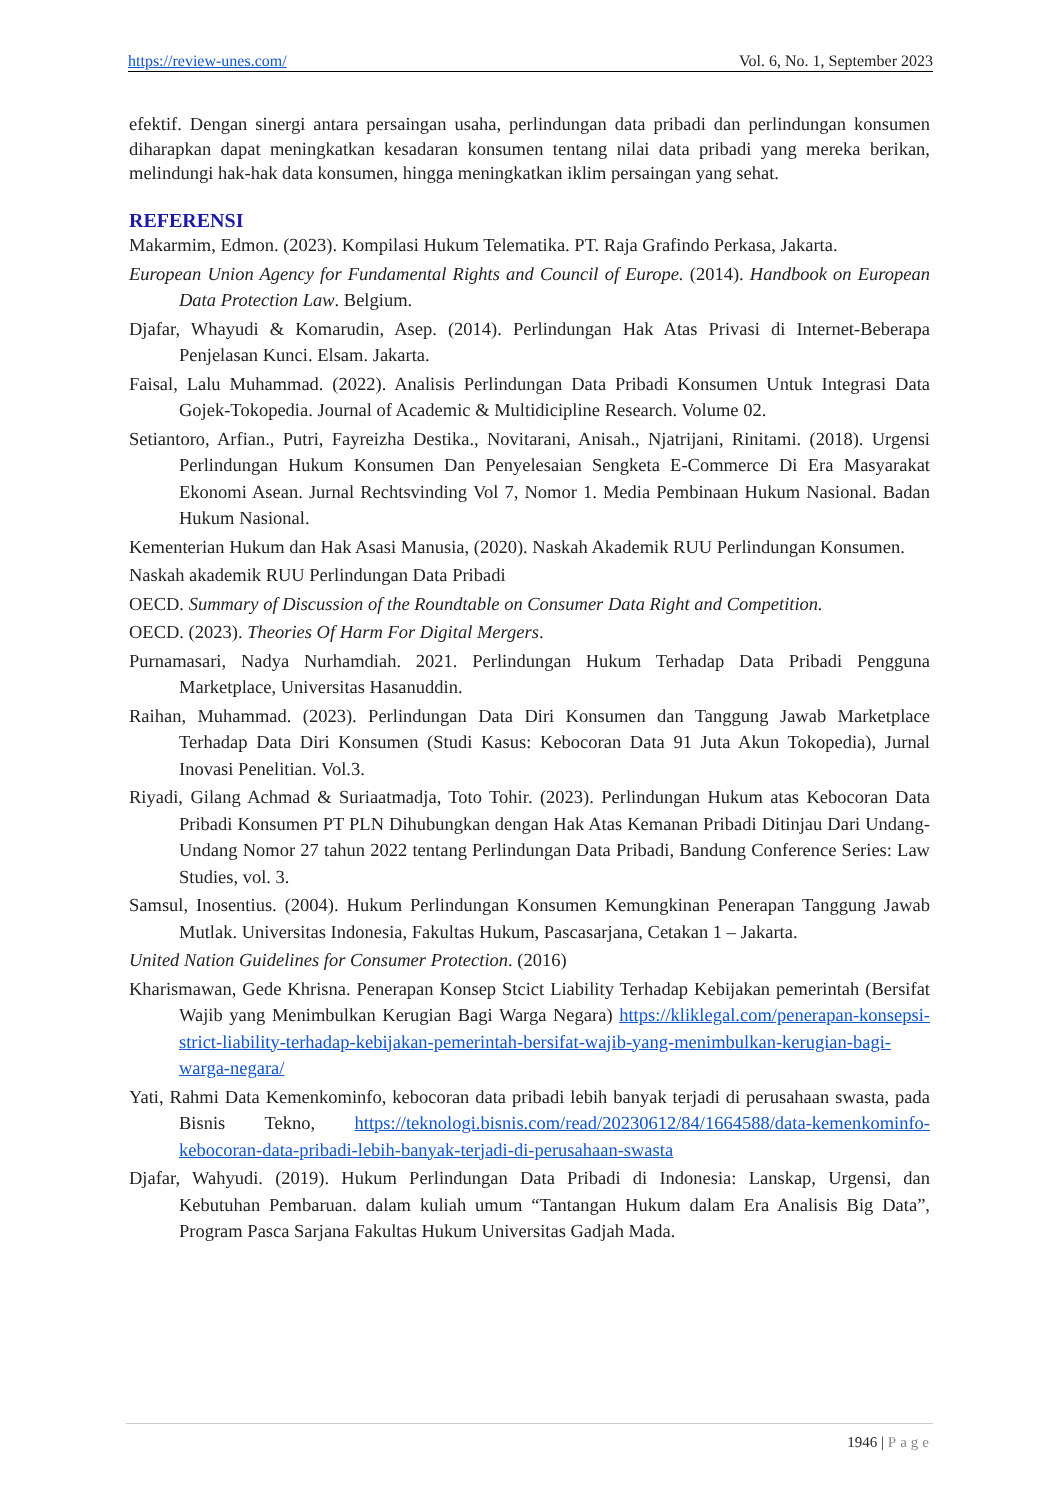https://review-unes.com/ Vol. 6, No. 1, September 2023
efektif. Dengan sinergi antara persaingan usaha, perlindungan data pribadi dan perlindungan konsumen diharapkan dapat meningkatkan kesadaran konsumen tentang nilai data pribadi yang mereka berikan, melindungi hak-hak data konsumen, hingga meningkatkan iklim persaingan yang sehat.
REFERENSI
Makarmim, Edmon. (2023). Kompilasi Hukum Telematika. PT. Raja Grafindo Perkasa, Jakarta.
European Union Agency for Fundamental Rights and Council of Europe. (2014). Handbook on European Data Protection Law. Belgium.
Djafar, Whayudi & Komarudin, Asep. (2014). Perlindungan Hak Atas Privasi di Internet-Beberapa Penjelasan Kunci. Elsam. Jakarta.
Faisal, Lalu Muhammad. (2022). Analisis Perlindungan Data Pribadi Konsumen Untuk Integrasi Data Gojek-Tokopedia. Journal of Academic & Multidicipline Research. Volume 02.
Setiantoro, Arfian., Putri, Fayreizha Destika., Novitarani, Anisah., Njatrijani, Rinitami. (2018). Urgensi Perlindungan Hukum Konsumen Dan Penyelesaian Sengketa E-Commerce Di Era Masyarakat Ekonomi Asean. Jurnal Rechtsvinding Vol 7, Nomor 1. Media Pembinaan Hukum Nasional. Badan Hukum Nasional.
Kementerian Hukum dan Hak Asasi Manusia, (2020). Naskah Akademik RUU Perlindungan Konsumen.
Naskah akademik RUU Perlindungan Data Pribadi
OECD. Summary of Discussion of the Roundtable on Consumer Data Right and Competition.
OECD. (2023). Theories Of Harm For Digital Mergers.
Purnamasari, Nadya Nurhamdiah. 2021. Perlindungan Hukum Terhadap Data Pribadi Pengguna Marketplace, Universitas Hasanuddin.
Raihan, Muhammad. (2023). Perlindungan Data Diri Konsumen dan Tanggung Jawab Marketplace Terhadap Data Diri Konsumen (Studi Kasus: Kebocoran Data 91 Juta Akun Tokopedia), Jurnal Inovasi Penelitian. Vol.3.
Riyadi, Gilang Achmad & Suriaatmadja, Toto Tohir. (2023). Perlindungan Hukum atas Kebocoran Data Pribadi Konsumen PT PLN Dihubungkan dengan Hak Atas Kemanan Pribadi Ditinjau Dari Undang-Undang Nomor 27 tahun 2022 tentang Perlindungan Data Pribadi, Bandung Conference Series: Law Studies, vol. 3.
Samsul, Inosentius. (2004). Hukum Perlindungan Konsumen Kemungkinan Penerapan Tanggung Jawab Mutlak. Universitas Indonesia, Fakultas Hukum, Pascasarjana, Cetakan 1 – Jakarta.
United Nation Guidelines for Consumer Protection. (2016)
Kharismawan, Gede Khrisna. Penerapan Konsep Stcict Liability Terhadap Kebijakan pemerintah (Bersifat Wajib yang Menimbulkan Kerugian Bagi Warga Negara) https://kliklegal.com/penerapan-konsepsi-strict-liability-terhadap-kebijakan-pemerintah-bersifat-wajib-yang-menimbulkan-kerugian-bagi-warga-negara/
Yati, Rahmi Data Kemenkominfo, kebocoran data pribadi lebih banyak terjadi di perusahaan swasta, pada Bisnis Tekno, https://teknologi.bisnis.com/read/20230612/84/1664588/data-kemenkominfo-kebocoran-data-pribadi-lebih-banyak-terjadi-di-perusahaan-swasta
Djafar, Wahyudi. (2019). Hukum Perlindungan Data Pribadi di Indonesia: Lanskap, Urgensi, dan Kebutuhan Pembaruan. dalam kuliah umum “Tantangan Hukum dalam Era Analisis Big Data”, Program Pasca Sarjana Fakultas Hukum Universitas Gadjah Mada.
1946 | Page